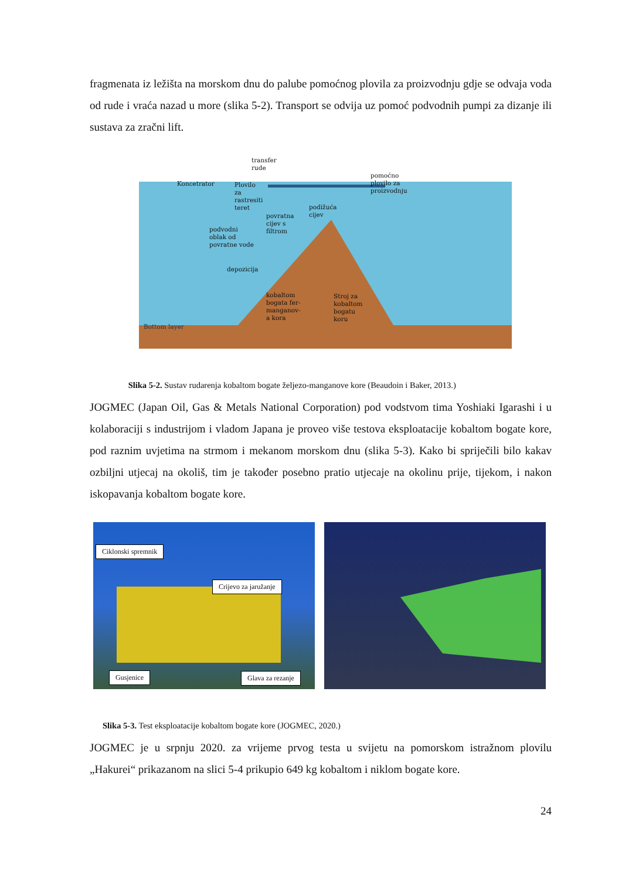fragmenata iz ležišta na morskom dnu do palube pomoćnog plovila za proizvodnju gdje se odvaja voda od rude i vraća nazad u more (slika 5-2). Transport se odvija uz pomoć podvodnih pumpi za dizanje ili sustava za zračni lift.
transfer
rude
Koncetrator
Plovilo
za
rastresiti
teret
pomoćno
plovilo za
proizvodnju
podižuća
cijev
povratna
cijev s
filtrom
podvodni
oblak od
povratne vode
depozicija
kobaltom
bogata fer-
manganov-
a kora
Stroj za
kobaltom
bogatu
koru
Bottom layer
Slika 5-2. Sustav rudarenja kobaltom bogate željezo-manganove kore (Beaudoin i Baker, 2013.)
JOGMEC (Japan Oil, Gas & Metals National Corporation) pod vodstvom tima Yoshiaki Igarashi i u kolaboraciji s industrijom i vladom Japana je proveo više testova eksploatacije kobaltom bogate kore, pod raznim uvjetima na strmom i mekanom morskom dnu (slika 5-3). Kako bi spriječili bilo kakav ozbiljni utjecaj na okoliš, tim je također posebno pratio utjecaje na okolinu prije, tijekom, i nakon iskopavanja kobaltom bogate kore.
Ciklonski spremnik
Crijevo za jaružanje
Gusjenice Glava za rezanje
Slika 5-3. Test eksploatacije kobaltom bogate kore (JOGMEC, 2020.)
JOGMEC je u srpnju 2020. za vrijeme prvog testa u svijetu na pomorskom istražnom plovilu „Hakurei“ prikazanom na slici 5-4 prikupio 649 kg kobaltom i niklom bogate kore.
24